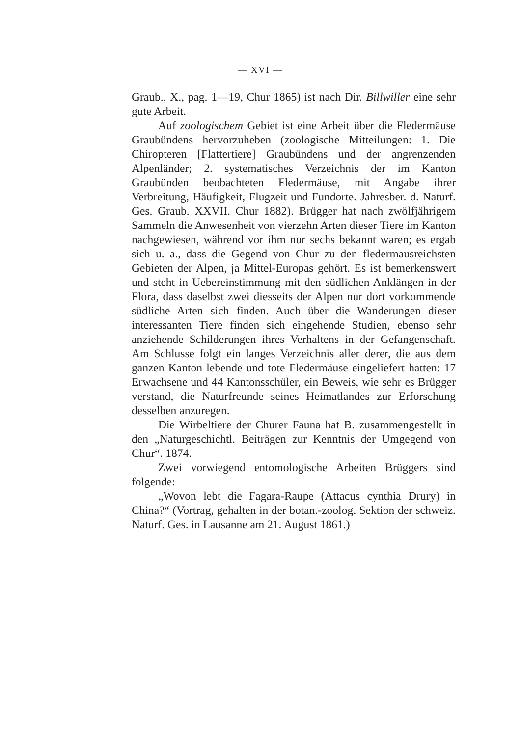— XVI —
Graub., X., pag. 1—19, Chur 1865) ist nach Dir. Bill­willer eine sehr gute Arbeit.
Auf zoologischem Gebiet ist eine Arbeit über die Fledermäuse Graubündens hervorzuheben (zoologische Mitteilungen: 1. Die Chiropteren [Flattertiere] Graubündens und der angrenzenden Alpenländer; 2. systematisches Verzeichnis der im Kanton Graubünden beobachteten Fledermäuse, mit Angabe ihrer Verbreitung, Häufigkeit, Flugzeit und Fundorte. Jahresber. d. Naturf. Ges. Graub. XXVII. Chur 1882). Brügger hat nach zwölfjährigem Sammeln die Anwesenheit von vierzehn Arten dieser Tiere im Kanton nachgewiesen, während vor ihm nur sechs bekannt waren; es ergab sich u. a., dass die Gegend von Chur zu den fledermausreichsten Gebieten der Alpen, ja Mittel-Europas gehört. Es ist bemerkenswert und steht in Uebereinstimmung mit den südlichen Anklängen in der Flora, dass daselbst zwei diesseits der Alpen nur dort vorkommende südliche Arten sich finden. Auch über die Wanderungen dieser interessanten Tiere finden sich eingehende Studien, ebenso sehr anziehende Schilderungen ihres Verhaltens in der Gefangenschaft. Am Schlusse folgt ein langes Verzeichnis aller derer, die aus dem ganzen Kanton lebende und tote Fledermäuse eingeliefert hatten: 17 Erwachsene und 44 Kantonsschüler, ein Beweis, wie sehr es Brügger verstand, die Naturfreunde seines Heimatlandes zur Erforschung desselben anzuregen.
Die Wirbeltiere der Churer Fauna hat B. zusammengestellt in den „Naturgeschichtl. Beiträgen zur Kenntnis der Umgegend von Chur“. 1874.
Zwei vorwiegend entomologische Arbeiten Brüggers sind folgende:
„Wovon lebt die Fagara-Raupe (Attacus cynthia Drury) in China?“ (Vortrag, gehalten in der botan.-zoolog. Sektion der schweiz. Naturf. Ges. in Lausanne am 21. August 1861.)